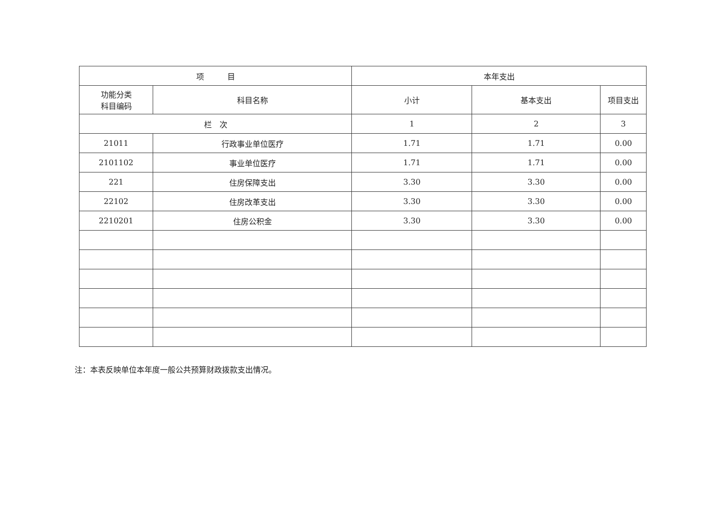| 项 目 | | 本年支出 | | |
| --- | --- | --- | --- | --- |
| 功能分类 科目编码 | 科目名称 | 小计 | 基本支出 | 项目支出 |
| 栏 次 | | 1 | 2 | 3 |
| 21011 | 行政事业单位医疗 | 1.71 | 1.71 | 0.00 |
| 2101102 | 事业单位医疗 | 1.71 | 1.71 | 0.00 |
| 221 | 住房保障支出 | 3.30 | 3.30 | 0.00 |
| 22102 | 住房改革支出 | 3.30 | 3.30 | 0.00 |
| 2210201 | 住房公积金 | 3.30 | 3.30 | 0.00 |
注：本表反映单位本年度一般公共预算财政拨款支出情况。